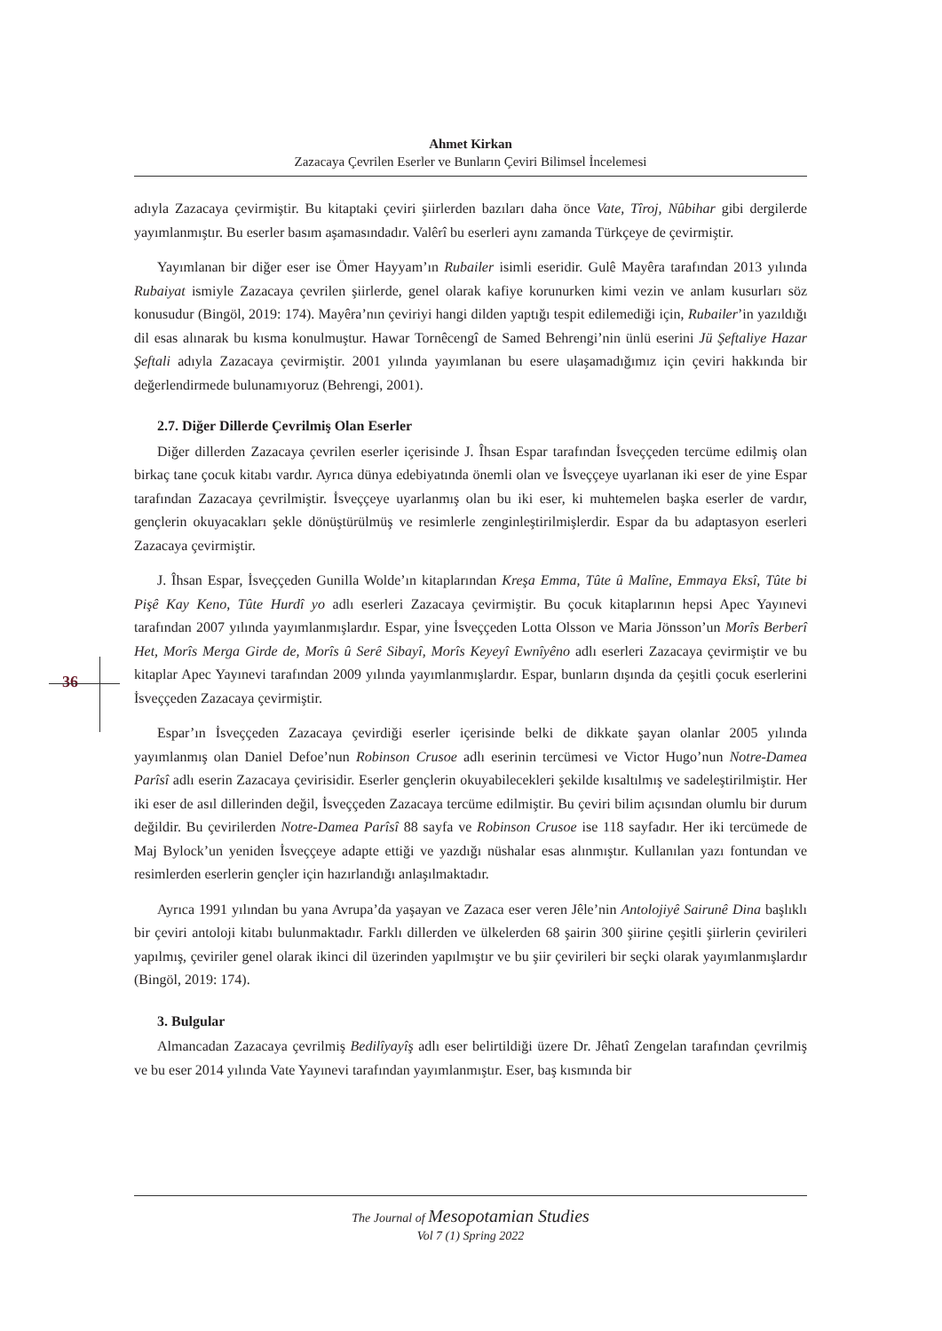Ahmet Kirkan
Zazacaya Çevrilen Eserler ve Bunların Çeviri Bilimsel İncelemesi
36
adıyla Zazacaya çevirmiştir. Bu kitaptaki çeviri şiirlerden bazıları daha önce Vate, Tîroj, Nûbihar gibi dergilerde yayımlanmıştır. Bu eserler basım aşamasındadır. Valêrî bu eserleri aynı zamanda Türkçeye de çevirmiştir.
Yayımlanan bir diğer eser ise Ömer Hayyam’ın Rubailer isimli eseridir. Gulê Mayêra tarafından 2013 yılında Rubaiyat ismiyle Zazacaya çevrilen şiirlerde, genel olarak kafiye korunurken kimi vezin ve anlam kusurları söz konusudur (Bingöl, 2019: 174). Mayêra’nın çeviriyi hangi dilden yaptığı tespit edilemediği için, Rubailer’in yazıldığı dil esas alınarak bu kısma konulmuştur. Hawar Tornêcengî de Samed Behrengi’nin ünlü eserini Jü Şeftaliye Hazar Şeftali adıyla Zazacaya çevirmiştir. 2001 yılında yayımlanan bu esere ulaşamadığımız için çeviri hakkında bir değerlendirmede bulunamıyoruz (Behrengi, 2001).
2.7. Diğer Dillerde Çevrilmiş Olan Eserler
Diğer dillerden Zazacaya çevrilen eserler içerisinde J. Îhsan Espar tarafından İsveççeden tercüme edilmiş olan birkaç tane çocuk kitabı vardır. Ayrıca dünya edebiyatında önemli olan ve İsveççeye uyarlanan iki eser de yine Espar tarafından Zazacaya çevrilmiştir. İsveççeye uyarlanmış olan bu iki eser, ki muhtemelen başka eserler de vardır, gençlerin okuyacakları şekle dönüştürülmüş ve resimlerle zenginleştirilmişlerdir. Espar da bu adaptasyon eserleri Zazacaya çevirmiştir.
J. Îhsan Espar, İsveççeden Gunilla Wolde’ın kitaplarından Kreşa Emma, Tûte û Malîne, Emmaya Eksî, Tûte bi Pişê Kay Keno, Tûte Hurdî yo adlı eserleri Zazacaya çevirmiştir. Bu çocuk kitaplarının hepsi Apec Yayınevi tarafından 2007 yılında yayımlanmışlardır. Espar, yine İsveççeden Lotta Olsson ve Maria Jönsson’un Morîs Berberî Het, Morîs Merga Girde de, Morîs û Serê Sibayî, Morîs Keyeyî Ewnîyêno adlı eserleri Zazacaya çevirmiştir ve bu kitaplar Apec Yayınevi tarafından 2009 yılında yayımlanmışlardır. Espar, bunların dışında da çeşitli çocuk eserlerini İsveççeden Zazacaya çevirmiştir.
Espar’ın İsveççeden Zazacaya çevirdiği eserler içerisinde belki de dikkate şayan olanlar 2005 yılında yayımlanmış olan Daniel Defoe’nun Robinson Crusoe adlı eserinin tercümesi ve Victor Hugo’nun Notre-Damea Parîsî adlı eserin Zazacaya çevirisidir. Eserler gençlerin okuyabilecekleri şekilde kısaltılmış ve sadeleştirilmiştir. Her iki eser de asıl dillerinden değil, İsveççeden Zazacaya tercüme edilmiştir. Bu çeviri bilim açısından olumlu bir durum değildir. Bu çevirilerden Notre-Damea Parîsî 88 sayfa ve Robinson Crusoe ise 118 sayfadır. Her iki tercümede de Maj Bylock’un yeniden İsveççeye adapte ettiği ve yazdığı nüshalar esas alınmıştır. Kullanılan yazı fontundan ve resimlerden eserlerin gençler için hazırlandığı anlaşılmaktadır.
Ayrıca 1991 yılından bu yana Avrupa’da yaşayan ve Zazaca eser veren Jêle’nin Antolojiyê Sairunê Dina başlıklı bir çeviri antoloji kitabı bulunmaktadır. Farklı dillerden ve ülkelerden 68 şairin 300 şiirine çeşitli şiirlerin çevirileri yapılmış, çeviriler genel olarak ikinci dil üzerinden yapılmıştır ve bu şiir çevirileri bir seçki olarak yayımlanmışlardır (Bingöl, 2019: 174).
3. Bulgular
Almancadan Zazacaya çevrilmiş Bedilîyayîş adlı eser belirtildiği üzere Dr. Jêhatî Zengelan tarafından çevrilmiş ve bu eser 2014 yılında Vate Yayınevi tarafından yayımlanmıştır. Eser, baş kısmında bir
The Journal of Mesopotamian Studies
Vol 7 (1) Spring 2022